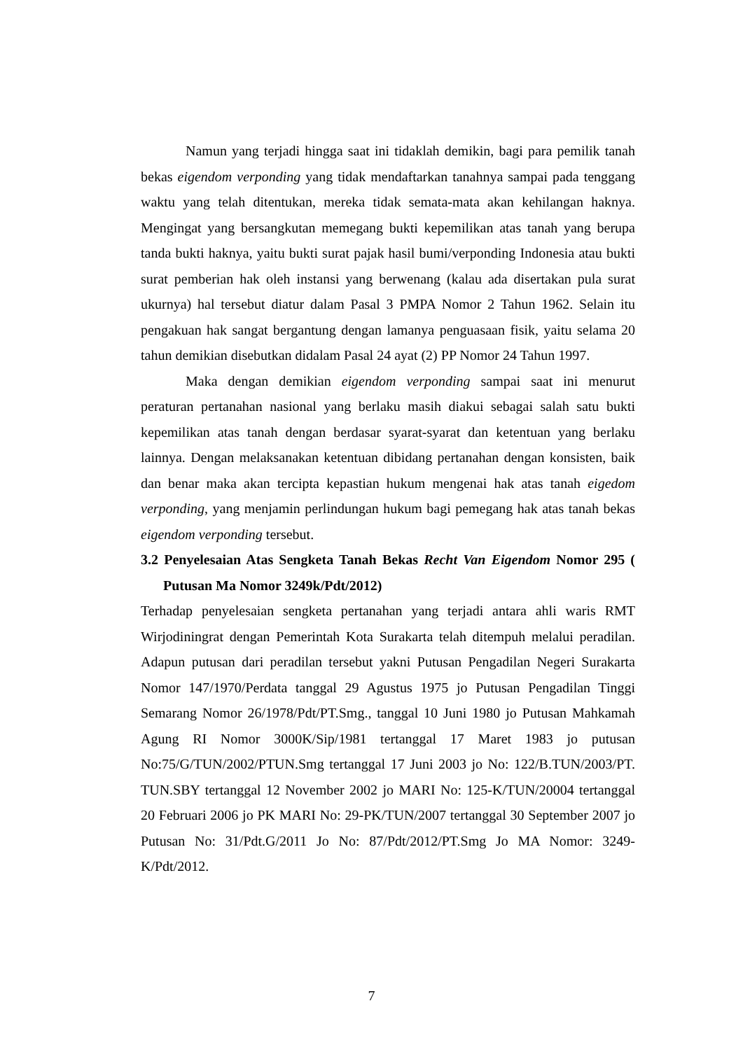Namun yang terjadi hingga saat ini tidaklah demikin, bagi para pemilik tanah bekas eigendom verponding yang tidak mendaftarkan tanahnya sampai pada tenggang waktu yang telah ditentukan, mereka tidak semata-mata akan kehilangan haknya. Mengingat yang bersangkutan memegang bukti kepemilikan atas tanah yang berupa tanda bukti haknya, yaitu bukti surat pajak hasil bumi/verponding Indonesia atau bukti surat pemberian hak oleh instansi yang berwenang (kalau ada disertakan pula surat ukurnya) hal tersebut diatur dalam Pasal 3 PMPA Nomor 2 Tahun 1962. Selain itu pengakuan hak sangat bergantung dengan lamanya penguasaan fisik, yaitu selama 20 tahun demikian disebutkan didalam Pasal 24 ayat (2) PP Nomor 24 Tahun 1997.
Maka dengan demikian eigendom verponding sampai saat ini menurut peraturan pertanahan nasional yang berlaku masih diakui sebagai salah satu bukti kepemilikan atas tanah dengan berdasar syarat-syarat dan ketentuan yang berlaku lainnya. Dengan melaksanakan ketentuan dibidang pertanahan dengan konsisten, baik dan benar maka akan tercipta kepastian hukum mengenai hak atas tanah eigedom verponding, yang menjamin perlindungan hukum bagi pemegang hak atas tanah bekas eigendom verponding tersebut.
3.2 Penyelesaian Atas Sengketa Tanah Bekas Recht Van Eigendom Nomor 295 ( Putusan Ma Nomor 3249k/Pdt/2012)
Terhadap penyelesaian sengketa pertanahan yang terjadi antara ahli waris RMT Wirjodiningrat dengan Pemerintah Kota Surakarta telah ditempuh melalui peradilan. Adapun putusan dari peradilan tersebut yakni Putusan Pengadilan Negeri Surakarta Nomor 147/1970/Perdata tanggal 29 Agustus 1975 jo Putusan Pengadilan Tinggi Semarang Nomor 26/1978/Pdt/PT.Smg., tanggal 10 Juni 1980 jo Putusan Mahkamah Agung RI Nomor 3000K/Sip/1981 tertanggal 17 Maret 1983 jo putusan No:75/G/TUN/2002/PTUN.Smg tertanggal 17 Juni 2003 jo No: 122/B.TUN/2003/PT. TUN.SBY tertanggal 12 November 2002 jo MARI No: 125-K/TUN/20004 tertanggal 20 Februari 2006 jo PK MARI No: 29-PK/TUN/2007 tertanggal 30 September 2007 jo Putusan No: 31/Pdt.G/2011 Jo No: 87/Pdt/2012/PT.Smg Jo MA Nomor: 3249-K/Pdt/2012.
7